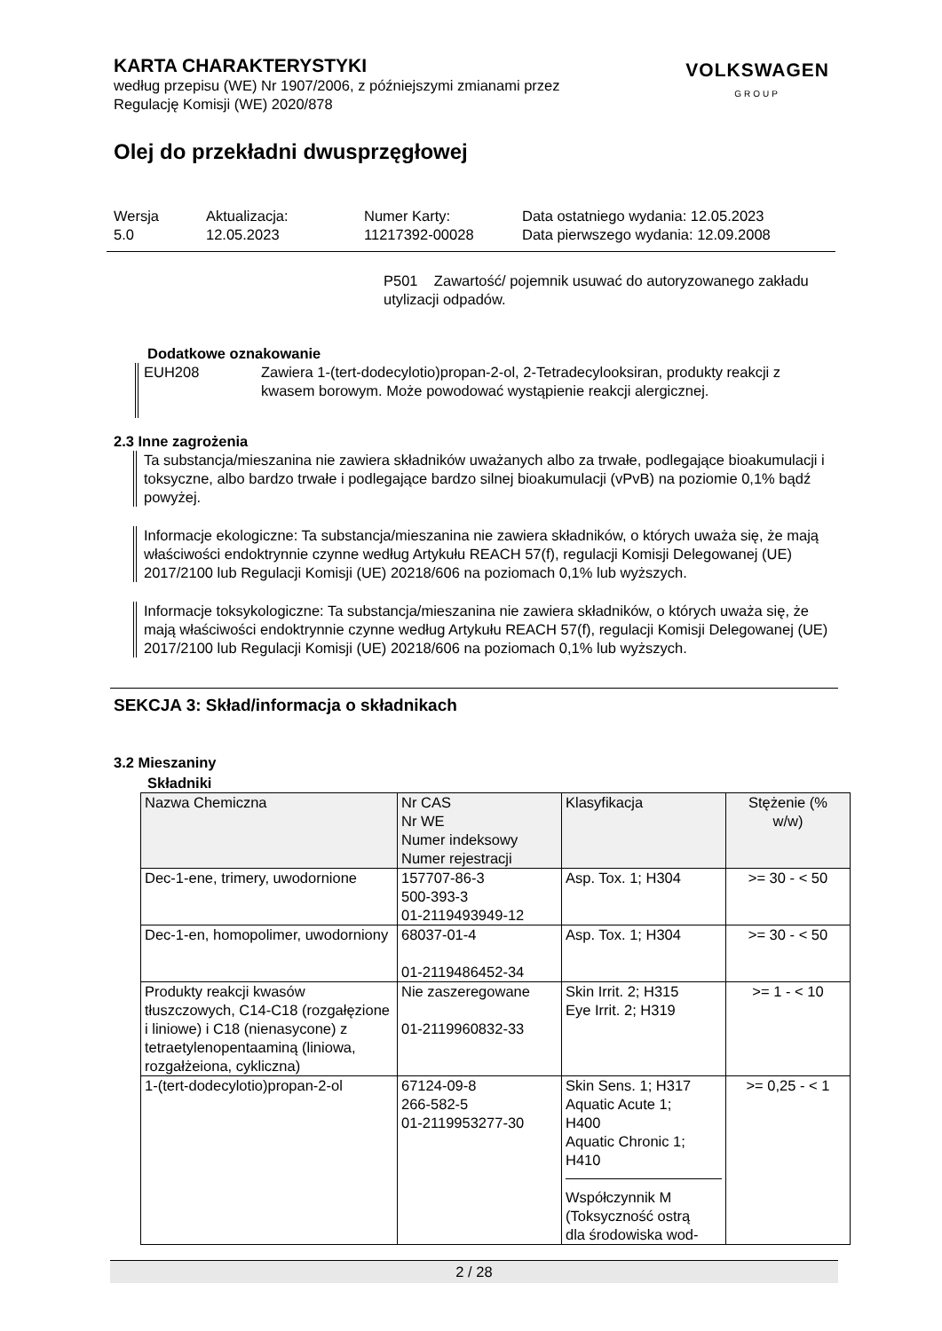KARTA CHARAKTERYSTYKI
według przepisu (WE) Nr 1907/2006, z późniejszymi zmianami przez
Regulację Komisji (WE) 2020/878
VOLKSWAGEN
GROUP
Olej do przekładni dwusprzęgłowej
Wersja
5.0
Aktualizacja:
12.05.2023
Numer Karty:
11217392-00028
Data ostatniego wydania: 12.05.2023
Data pierwszego wydania: 12.09.2008
P501 Zawartość/ pojemnik usuwać do autoryzowanego zakładu utylizacji odpadów.
Dodatkowe oznakowanie
EUH208 Zawiera 1-(tert-dodecylotio)propan-2-ol, 2-Tetradecylooksiran, produkty reakcji z kwasem borowym. Może powodować wystąpienie reakcji alergicznej.
2.3 Inne zagrożenia
Ta substancja/mieszanina nie zawiera składników uważanych albo za trwałe, podlegające bioakumulacji i toksyczne, albo bardzo trwałe i podlegające bardzo silnej bioakumulacji (vPvB) na poziomie 0,1% bądź powyżej.
Informacje ekologiczne: Ta substancja/mieszanina nie zawiera składników, o których uważa się, że mają właściwości endoktrynnie czynne według Artykułu REACH 57(f), regulacji Komisji Delegowanej (UE) 2017/2100 lub Regulacji Komisji (UE) 20218/606 na poziomach 0,1% lub wyższych.
Informacje toksykologiczne: Ta substancja/mieszanina nie zawiera składników, o których uważa się, że mają właściwości endoktrynnie czynne według Artykułu REACH 57(f), regulacji Komisji Delegowanej (UE) 2017/2100 lub Regulacji Komisji (UE) 20218/606 na poziomach 0,1% lub wyższych.
SEKCJA 3: Skład/informacja o składnikach
3.2 Mieszaniny
Składniki
| Nazwa Chemiczna | Nr CAS Nr WE Numer indeksowy Numer rejestracji | Klasyfikacja | Stężenie (% w/w) |
| --- | --- | --- | --- |
| Dec-1-ene, trimery, uwodornione | 157707-86-3 500-393-3 01-2119493949-12 | Asp. Tox. 1; H304 | >= 30 - < 50 |
| Dec-1-en, homopolimer, uwodorniony | 68037-01-4 01-2119486452-34 | Asp. Tox. 1; H304 | >= 30 - < 50 |
| Produkty reakcji kwasów tłuszczowych, C14-C18 (rozgałęzione i liniowe) i C18 (nienasycone) z tetraetylenopentaaminą (liniowa, rozgałżeiona, cykliczna) | Nie zaszeregowane 01-2119960832-33 | Skin Irrit. 2; H315 Eye Irrit. 2; H319 | >= 1 - < 10 |
| 1-(tert-dodecylotio)propan-2-ol | 67124-09-8 266-582-5 01-2119953277-30 | Skin Sens. 1; H317 Aquatic Acute 1; H400 Aquatic Chronic 1; H410 Współczynnik M (Toksyczność ostrą dla środowiska wod- | >= 0,25 - < 1 |
2 / 28